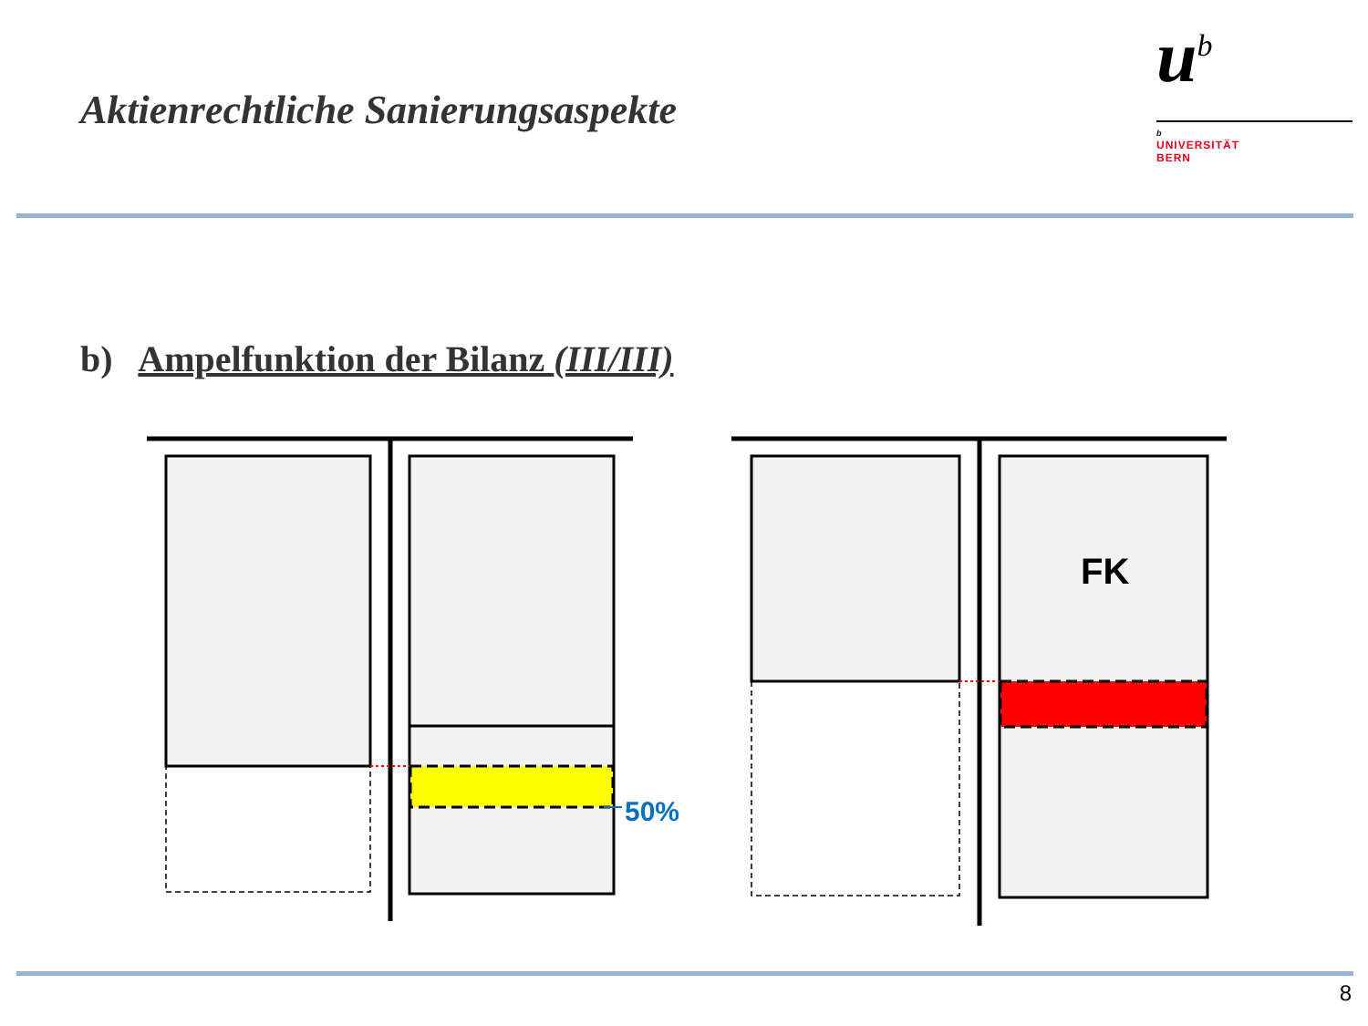Aktienrechtliche Sanierungsaspekte
u<sup>b</sup>
b
UNIVERSITÄT
BERN
b) Ampelfunktion der Bilanz (III/III)
50%
FK
8